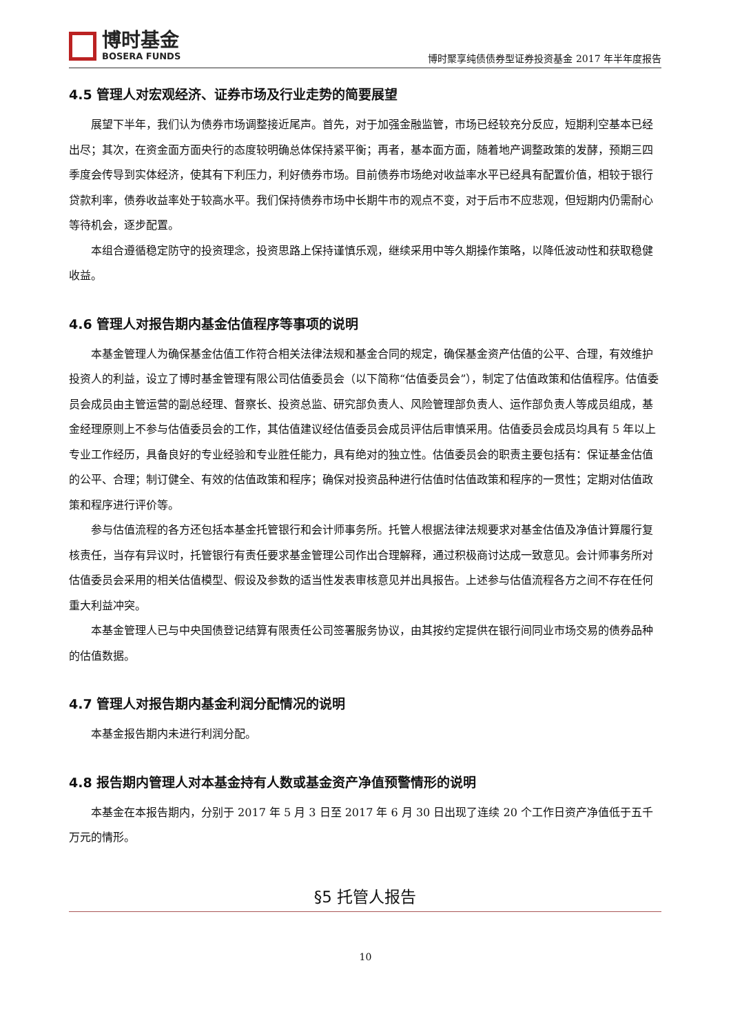博时基金
BOSERA FUNDS
博时聚享纯债债券型证券投资基金 2017 年半年度报告
4.5 管理人对宏观经济、证券市场及行业走势的简要展望
展望下半年，我们认为债券市场调整接近尾声。首先，对于加强金融监管，市场已经较充分反应，短期利空基本已经出尽；其次，在资金面方面央行的态度较明确总体保持紧平衡；再者，基本面方面，随着地产调整政策的发酵，预期三四季度会传导到实体经济，使其有下利压力，利好债券市场。目前债券市场绝对收益率水平已经具有配置价值，相较于银行贷款利率，债券收益率处于较高水平。我们保持债券市场中长期牛市的观点不变，对于后市不应悲观，但短期内仍需耐心等待机会，逐步配置。
本组合遵循稳定防守的投资理念，投资思路上保持谨慎乐观，继续采用中等久期操作策略，以降低波动性和获取稳健收益。
4.6 管理人对报告期内基金估值程序等事项的说明
本基金管理人为确保基金估值工作符合相关法律法规和基金合同的规定，确保基金资产估值的公平、合理，有效维护投资人的利益，设立了博时基金管理有限公司估值委员会（以下简称“估值委员会”），制定了估值政策和估值程序。估值委员会成员由主管运营的副总经理、督察长、投资总监、研究部负责人、风险管理部负责人、运作部负责人等成员组成，基金经理原则上不参与估值委员会的工作，其估值建议经估值委员会成员评估后审慎采用。估值委员会成员均具有 5 年以上专业工作经历，具备良好的专业经验和专业胜任能力，具有绝对的独立性。估值委员会的职责主要包括有：保证基金估值的公平、合理；制订健全、有效的估值政策和程序；确保对投资品种进行估值时估值政策和程序的一贯性；定期对估值政策和程序进行评价等。
参与估值流程的各方还包括本基金托管银行和会计师事务所。托管人根据法律法规要求对基金估值及净值计算履行复核责任，当存有异议时，托管银行有责任要求基金管理公司作出合理解释，通过积极商讨达成一致意见。会计师事务所对估值委员会采用的相关估值模型、假设及参数的适当性发表审核意见并出具报告。上述参与估值流程各方之间不存在任何重大利益冲突。
本基金管理人已与中央国债登记结算有限责任公司签署服务协议，由其按约定提供在银行间同业市场交易的债券品种的估值数据。
4.7 管理人对报告期内基金利润分配情况的说明
本基金报告期内未进行利润分配。
4.8 报告期内管理人对本基金持有人数或基金资产净值预警情形的说明
本基金在本报告期内，分别于 2017 年 5 月 3 日至 2017 年 6 月 30 日出现了连续 20 个工作日资产净值低于五千万元的情形。
§5 托管人报告
10